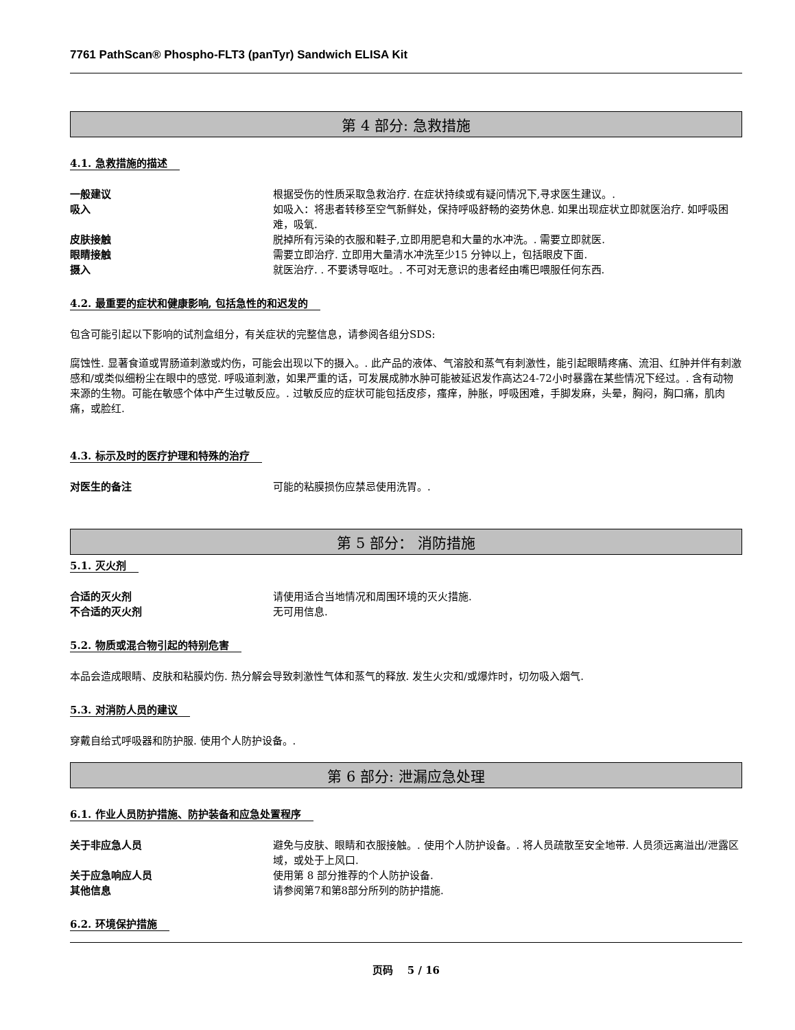7761 PathScan® Phospho-FLT3 (panTyr) Sandwich ELISA Kit
第 4 部分: 急救措施
4.1. 急救措施的描述
一般建议 根据受伤的性质采取急救治疗. 在症状持续或有疑问情况下,寻求医生建议。.
吸入 如吸入：将患者转移至空气新鲜处，保持呼吸舒畅的姿势休息. 如果出现症状立即就医治疗. 如呼吸困难，吸氧.
皮肤接触 脱掉所有污染的衣服和鞋子,立即用肥皂和大量的水冲洗。. 需要立即就医.
眼睛接触 需要立即治疗. 立即用大量清水冲洗至少15 分钟以上，包括眼皮下面.
摄入 就医治疗. . 不要诱导呕吐。. 不可对无意识的患者经由嘴巴喂服任何东西.
4.2. 最重要的症状和健康影响, 包括急性的和迟发的
包含可能引起以下影响的试剂盒组分，有关症状的完整信息，请参阅各组分SDS:
腐蚀性. 显著食道或胃肠道刺激或灼伤，可能会出现以下的摄入。. 此产品的液体、气溶胶和蒸气有刺激性，能引起眼睛疼痛、流泪、红肿并伴有刺激感和/或类似细粉尘在眼中的感觉. 呼吸道刺激，如果严重的话，可发展成肺水肿可能被延迟发作高达24-72小时暴露在某些情况下经过。. 含有动物来源的生物。可能在敏感个体中产生过敏反应。. 过敏反应的症状可能包括皮疹，瘙痒，肿胀，呼吸困难，手脚发麻，头晕，胸闷，胸口痛，肌肉痛，或脸红.
4.3. 标示及时的医疗护理和特殊的治疗
对医生的备注 可能的粘膜损伤应禁忌使用洗胃。.
第 5 部分： 消防措施
5.1. 灭火剂
合适的灭火剂 请使用适合当地情况和周围环境的灭火措施.
不合适的灭火剂 无可用信息.
5.2. 物质或混合物引起的特别危害
本品会造成眼睛、皮肤和粘膜灼伤. 热分解会导致刺激性气体和蒸气的释放. 发生火灾和/或爆炸时，切勿吸入烟气.
5.3. 对消防人员的建议
穿戴自给式呼吸器和防护服. 使用个人防护设备。.
第 6 部分: 泄漏应急处理
6.1. 作业人员防护措施、防护装备和应急处置程序
关于非应急人员 避免与皮肤、眼睛和衣服接触。. 使用个人防护设备。. 将人员疏散至安全地带. 人员须远离溢出/泄露区域，或处于上风口.
关于应急响应人员 使用第 8 部分推荐的个人防护设备.
其他信息 请参阅第7和第8部分所列的防护措施.
6.2. 环境保护措施
页码 5 / 16